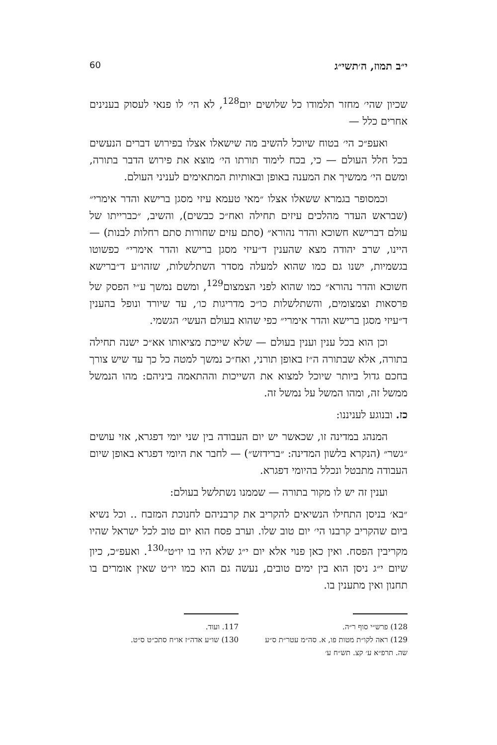י״ב תמוז, ה׳תשי״ג 60
שכיון שהי׳ מחזר תלמודו כל שלושים יום<sup>128</sup>, לא הי׳ לו פנאי לעסוק בענינים אחרים כלל —
ואעפ״כ הי׳ בטוח שיוכל להשיב מה שישאלו אצלו בפירוש דברים הנעשים בכל חלל העולם — כי, בכח לימוד תורתו הי׳ מוצא את פירוש הדבר בתורה, ומשם הי׳ ממשיך את המענה באופן ובאותיות המתאימים לעניני העולם.
וכמסופר בגמרא ששאלו אצלו ״מאי טעמא עיזי מסגן ברישא והדר אימרי״ (שבראש העדר מהלכים עיזים תחילה ואח״כ כבשים), והשיב, ״כברייתו של עולם דברישא חשוכא והדר נהורא״ (סתם עזים שחורות סתם רחלות לבנות) — היינו, שרב יהודה מצא שהענין ד״עיזי מסגן ברישא והדר אימרי״ כפשוטו בגשמיות, ישנו גם כמו שהוא למעלה מסדר השתלשלות, שזהו״ע ד״ברישא חשוכא והדר נהורא״ כמו שהוא לפני הצמצום<sup>129</sup>, ומשם נמשך ע״י הפסק של פרסאות וצמצומים, והשתלשלות כו״כ מדריגות כו׳, עד שיורד ונופל בהענין ד״עיזי מסגן ברישא והדר אימרי״ כפי שהוא בעולם העשי׳ הגשמי.
וכן הוא בכל ענין וענין בעולם — שלא שייכת מציאותו אא״כ ישנה תחילה בתורה, אלא שבתורה ה״ז באופן תורני, ואח״כ נמשך למטה כל כך עד שיש צורך בחכם גדול ביותר שיוכל למצוא את השייכות וההתאמה ביניהם: מהו הנמשל ממשל זה, ומהו המשל על נמשל זה.
כז. ובנוגע לעניננו:
המנהג במדינה זו, שכאשר יש יום העבודה בין שני יומי דפגרא, אזי עושים ״גשר״ (הנקרא בלשון המדינה: ״ברידזש״) — לחבר את היומי דפגרא באופן שיום העבודה מתבטל ונכלל בהיומי דפגרא.
וענין זה יש לו מקור בתורה — שממנו נשתלשל בעולם:
״בא׳ בניסן התחילו הנשיאים להקריב את קרבניהם לחנוכת המזבח .. וכל נשיא ביום שהקריב קרבנו הי׳ יום טוב שלו. וערב פסח הוא יום טוב לכל ישראל שהיו מקריבין הפסח. ואין כאן פנוי אלא יום י״ג שלא היו בו יו״ט״<sup>130</sup>. ואעפ״כ, כיון שיום י״ג ניסן הוא בין ימים טובים, נעשה גם הוא כמו יו״ט שאין אומרים בו תחנון ואין מתענין בו.
128) פרש״י סוף ר״ה.
129) ראה לקו״ת מטות פו, א. סה״מ עטר״ת ס״ע שה. תרפ״א ע׳ קצ. תש״ח ע׳
117. ועוד.
130) שו״ע אדה״ז או״ח סתכ״ט ס״ט.